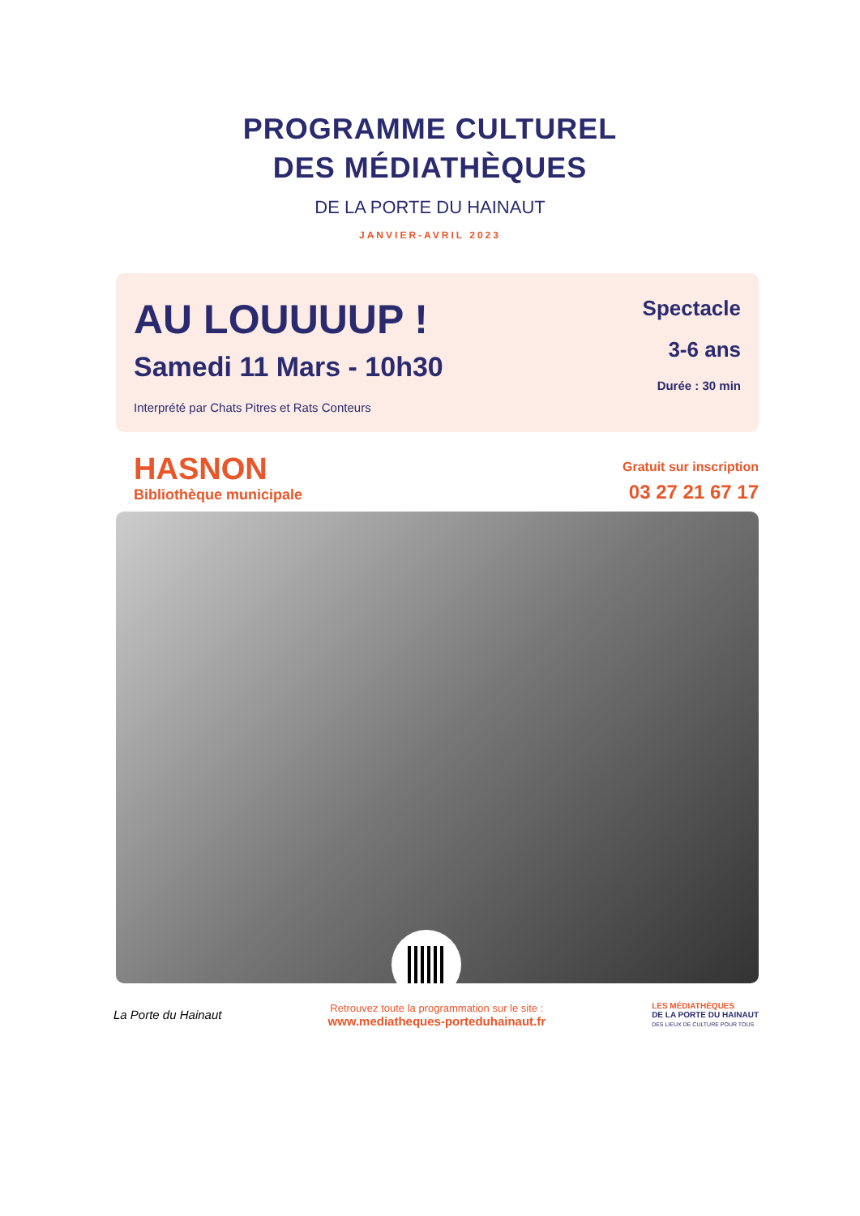PROGRAMME CULTUREL
DES MÉDIATHÈQUES
DE LA PORTE DU HAINAUT
JANVIER-AVRIL 2023
AU LOUUUUP !
Samedi 11 Mars - 10h30
Interprété par Chats Pitres et Rats Conteurs
Spectacle
3-6 ans
Durée : 30 min
HASNON
Bibliothèque municipale
Gratuit sur inscription
03 27 21 67 17
La Porte du Hainaut
Retrouvez toute la programmation sur le site :
www.mediatheques-porteduhainaut.fr
LES MÉDIATHÈQUES
DE LA PORTE DU HAINAUT
DES LIEUX DE CULTURE POUR TOUS